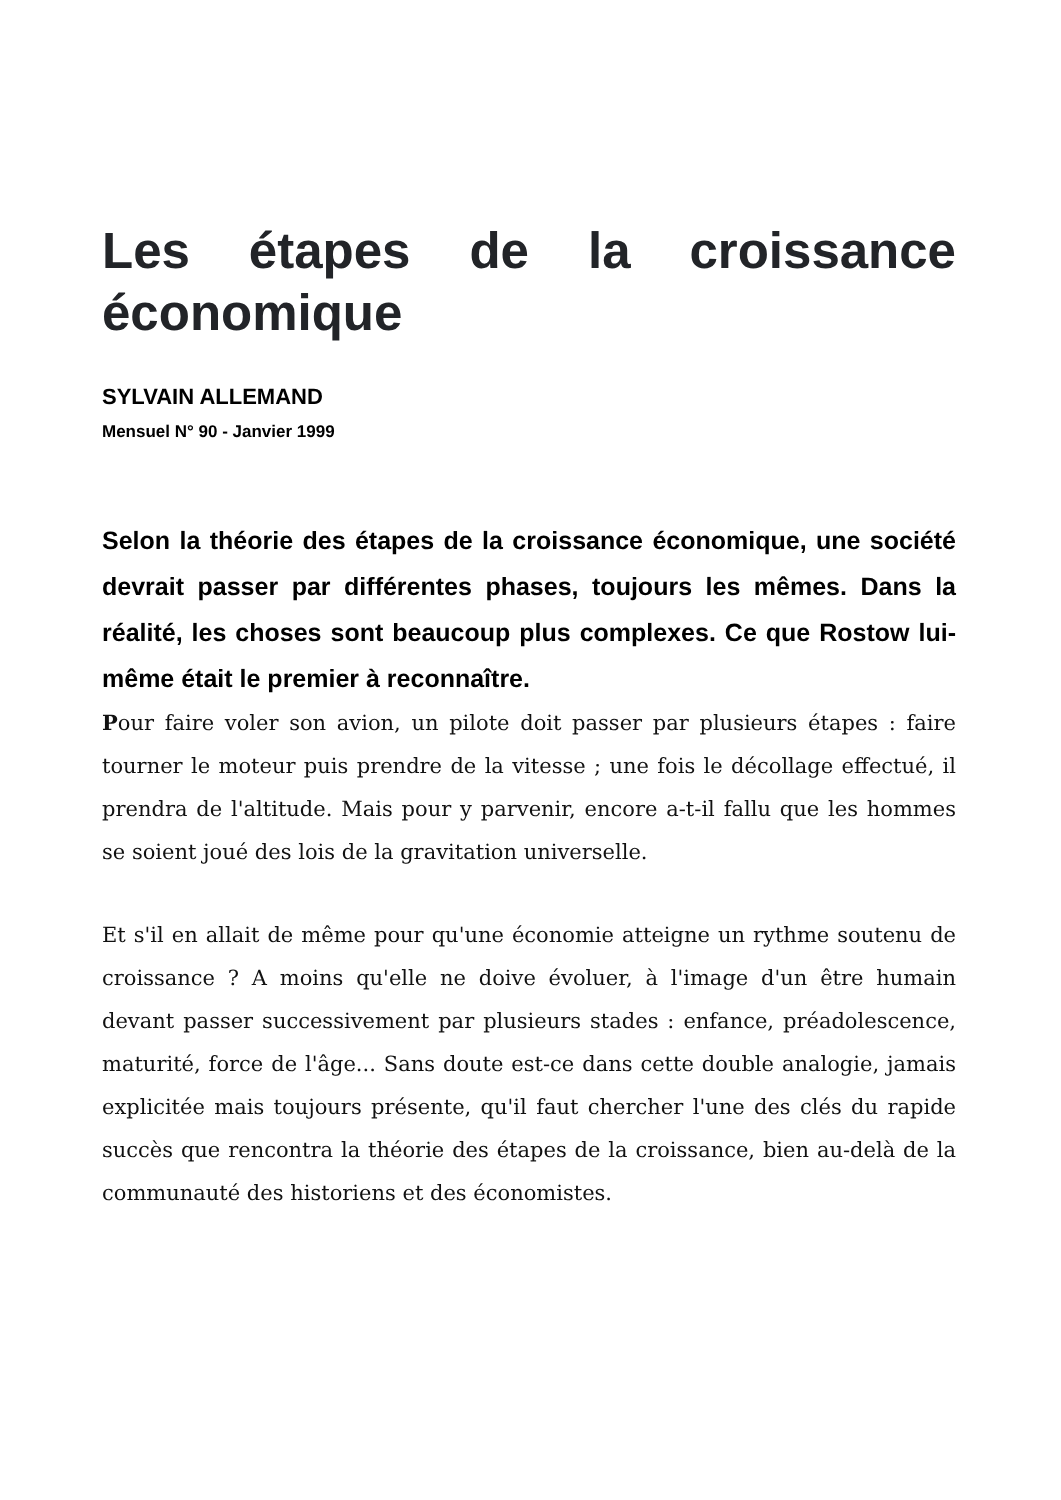Les étapes de la croissance économique
SYLVAIN ALLEMAND
Mensuel N° 90 - Janvier 1999
Selon la théorie des étapes de la croissance économique, une société devrait passer par différentes phases, toujours les mêmes. Dans la réalité, les choses sont beaucoup plus complexes. Ce que Rostow lui-même était le premier à reconnaître.
Pour faire voler son avion, un pilote doit passer par plusieurs étapes : faire tourner le moteur puis prendre de la vitesse ; une fois le décollage effectué, il prendra de l'altitude. Mais pour y parvenir, encore a-t-il fallu que les hommes se soient joué des lois de la gravitation universelle.
Et s'il en allait de même pour qu'une économie atteigne un rythme soutenu de croissance ? A moins qu'elle ne doive évoluer, à l'image d'un être humain devant passer successivement par plusieurs stades : enfance, préadolescence, maturité, force de l'âge... Sans doute est-ce dans cette double analogie, jamais explicitée mais toujours présente, qu'il faut chercher l'une des clés du rapide succès que rencontra la théorie des étapes de la croissance, bien au-delà de la communauté des historiens et des économistes.